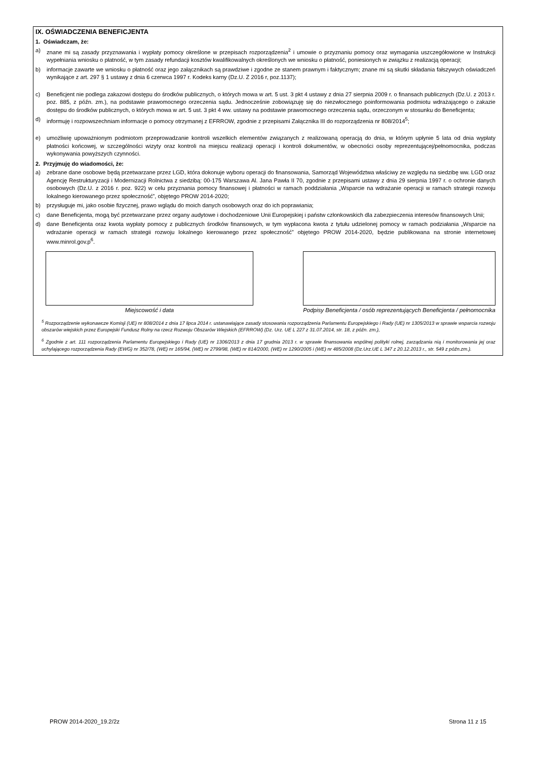IX. OŚWIADCZENIA BENEFICJENTA
1. Oświadczam, że:
a) znane mi są zasady przyznawania i wypłaty pomocy określone w przepisach rozporządzenia<sup>2</sup> i umowie o przyznaniu pomocy oraz wymagania uszczegółowione w Instrukcji wypełniania wniosku o płatność, w tym zasady refundacji kosztów kwalifikowalnych określonych we wniosku o płatność, poniesionych w związku z realizacją operacji;
b) informacje zawarte we wniosku o płatność oraz jego załącznikach są prawdziwe i zgodne ze stanem prawnym i faktycznym; znane mi są skutki składania fałszywych oświadczeń wynikające z art. 297 § 1 ustawy z dnia 6 czerwca 1997 r. Kodeks karny (Dz.U. Z 2016 r, poz.1137);
c) Beneficjent nie podlega zakazowi dostępu do środków publicznych, o których mowa w art. 5 ust. 3 pkt 4 ustawy z dnia 27 sierpnia 2009 r. o finansach publicznych (Dz.U. z 2013 r. poz. 885, z późn. zm.), na podstawie prawomocnego orzeczenia sądu. Jednocześnie zobowiązuję się do niezwłocznego poinformowania podmiotu wdrażającego o zakazie dostępu do środków publicznych, o których mowa w art. 5 ust. 3 pkt 4 ww. ustawy na podstawie prawomocnego orzeczenia sądu, orzeczonym w stosunku do Beneficjenta;
d) informuję i rozpowszechniam informacje o pomocy otrzymanej z EFRROW, zgodnie z przepisami Załącznika III do rozporządzenia nr 808/2014<sup>5</sup>;
e) umożliwię upoważnionym podmiotom przeprowadzanie kontroli wszelkich elementów związanych z realizowaną operacją do dnia, w którym upłynie 5 lata od dnia wypłaty płatności końcowej, w szczególności wizyty oraz kontroli na miejscu realizacji operacji i kontroli dokumentów, w obecności osoby reprezentującej/pełnomocnika, podczas wykonywania powyższych czynności.
2. Przyjmuję do wiadomości, że:
a) zebrane dane osobowe będą przetwarzane przez LGD, która dokonuje wyboru operacji do finansowania, Samorząd Województwa właściwy ze względu na siedzibę ww. LGD oraz Agencję Restrukturyzacji i Modernizacji Rolnictwa z siedzibą: 00-175 Warszawa Al. Jana Pawła II 70, zgodnie z przepisami ustawy z dnia 29 sierpnia 1997 r. o ochronie danych osobowych (Dz.U. z 2016 r. poz. 922) w celu przyznania pomocy finansowej i płatności w ramach poddziałania „Wsparcie na wdrażanie operacji w ramach strategii rozwoju lokalnego kierowanego przez społeczność”, objętego PROW 2014-2020;
b) przysługuje mi, jako osobie fizycznej, prawo wglądu do moich danych osobowych oraz do ich poprawiania;
c) dane Beneficjenta, mogą być przetwarzane przez organy audytowe i dochodzeniowe Unii Europejskiej i państw członkowskich dla zabezpieczenia interesów finansowych Unii;
d) dane Beneficjenta oraz kwota wypłaty pomocy z publicznych środków finansowych, w tym wypłacona kwota z tytułu udzielonej pomocy w ramach podziałania „Wsparcie na wdrażanie operacji w ramach strategii rozwoju lokalnego kierowanego przez społeczność” objętego PROW 2014-2020, będzie publikowana na stronie internetowej www.minrol.gov.p<sup>6</sup>.
Miejscowość i data Podpisy Beneficjenta / osób reprezentujących Beneficjenta / pełnomocnika
<sup>5</sup> Rozporządzenie wykonawcze Komisji (UE) nr 808/2014 z dnia 17 lipca 2014 r. ustanawiające zasady stosowania rozporządzenia Parlamentu Europejskiego i Rady (UE) nr 1305/2013 w sprawie wsparcia rozwoju obszarów wiejskich przez Europejski Fundusz Rolny na rzecz Rozwoju Obszarów Wiejskich (EFRROW) (Dz. Urz. UE L 227 z 31.07.2014, str. 18, z późn. zm.),
<sup>6</sup> Zgodnie z art. 111 rozporządzenia Parlamentu Europejskiego i Rady (UE) nr 1306/2013 z dnia 17 grudnia 2013 r. w sprawie finansowania wspólnej polityki rolnej, zarządzania nią i monitorowania jej oraz uchylającego rozporządzenia Rady (EWG) nr 352/78, (WE) nr 165/94, (WE) nr 2799/98, (WE) nr 814/2000, (WE) nr 1290/2005 i (WE) nr 485/2008 (Dz.Urz.UE L 347 z 20.12.2013 r., str. 549 z późn.zm.).
PROW 2014-2020_19.2/2z Strona 11 z 15